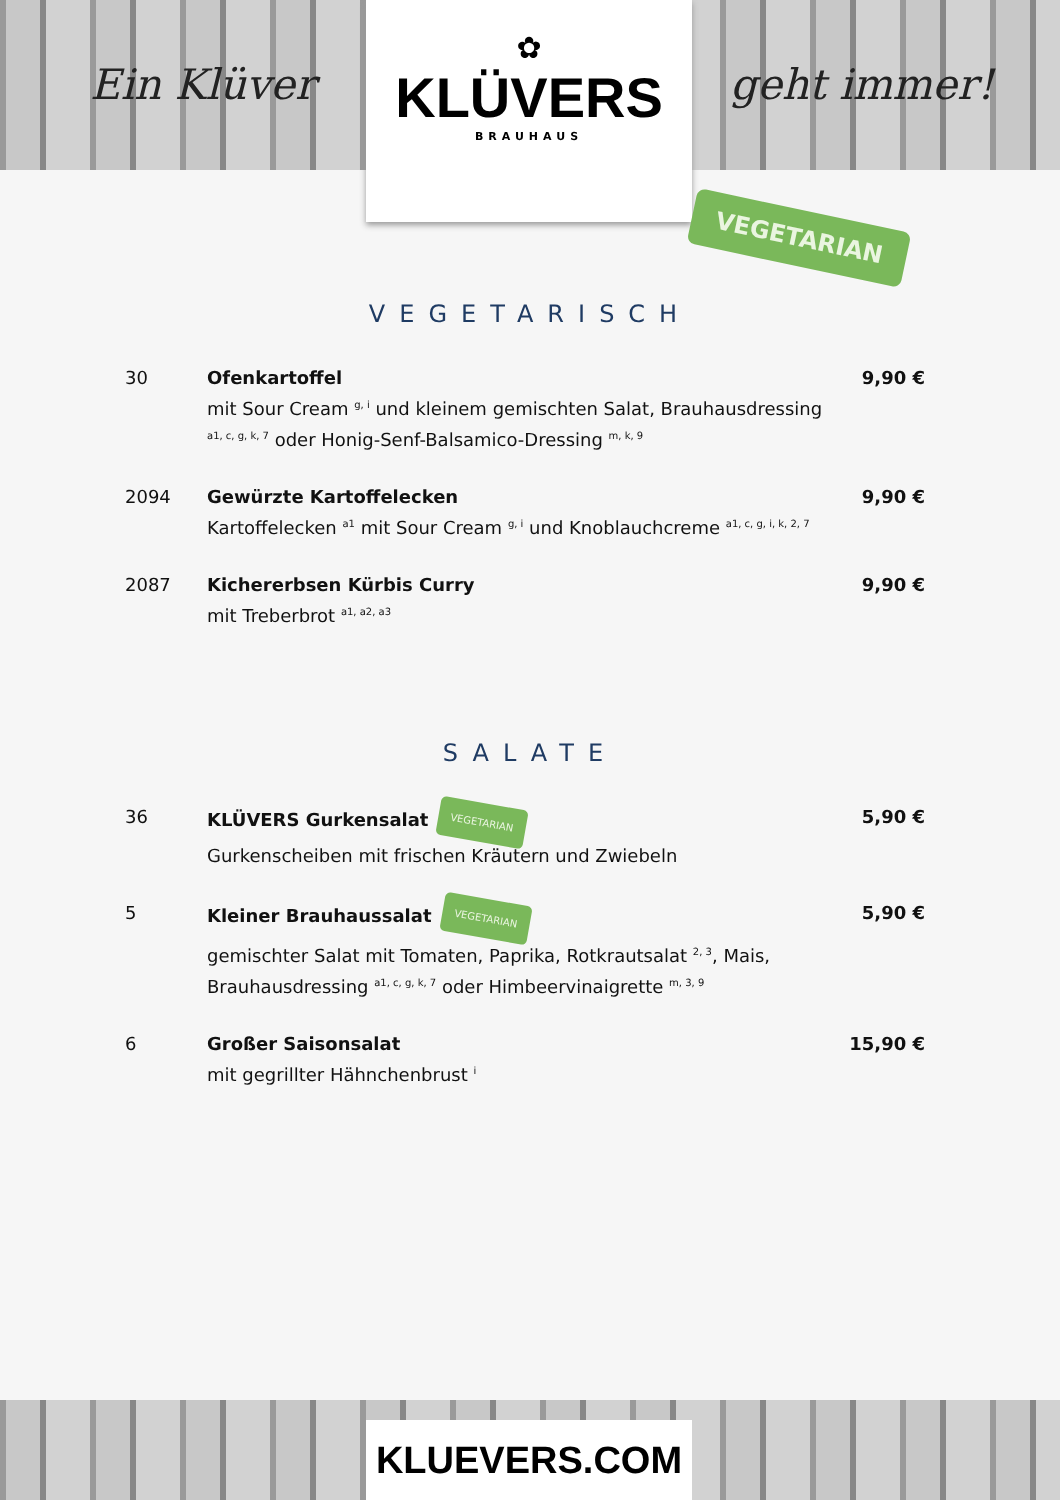Ein Klüver
✿
KLÜVERS
BRAUHAUS
geht immer!
VEGETARIAN
VEGETARISCH
30 Ofenkartoffel
mit Sour Cream <sup>g, i</sup> und kleinem gemischten Salat, Brauhausdressing <sup>a1, c, g, k, 7</sup> oder Honig-Senf-Balsamico-Dressing <sup>m, k, 9</sup>
9,90 €
2094 Gewürzte Kartoffelecken
Kartoffelecken <sup>a1</sup> mit Sour Cream <sup>g, i</sup> und Knoblauchcreme <sup>a1, c, g, i, k, 2, 7</sup>
9,90 €
2087 Kichererbsen Kürbis Curry
mit Treberbrot <sup>a1, a2, a3</sup>
9,90 €
SALATE
36 KLÜVERS Gurkensalat VEGETARIAN
Gurkenscheiben mit frischen Kräutern und Zwiebeln
5,90 €
5 Kleiner Brauhaussalat VEGETARIAN
gemischter Salat mit Tomaten, Paprika, Rotkrautsalat <sup>2, 3</sup>, Mais, Brauhausdressing <sup>a1, c, g, k, 7</sup> oder Himbeervinaigrette <sup>m, 3, 9</sup>
5,90 €
6 Großer Saisonsalat
mit gegrillter Hähnchenbrust <sup>i</sup>
15,90 €
KLUEVERS.COM